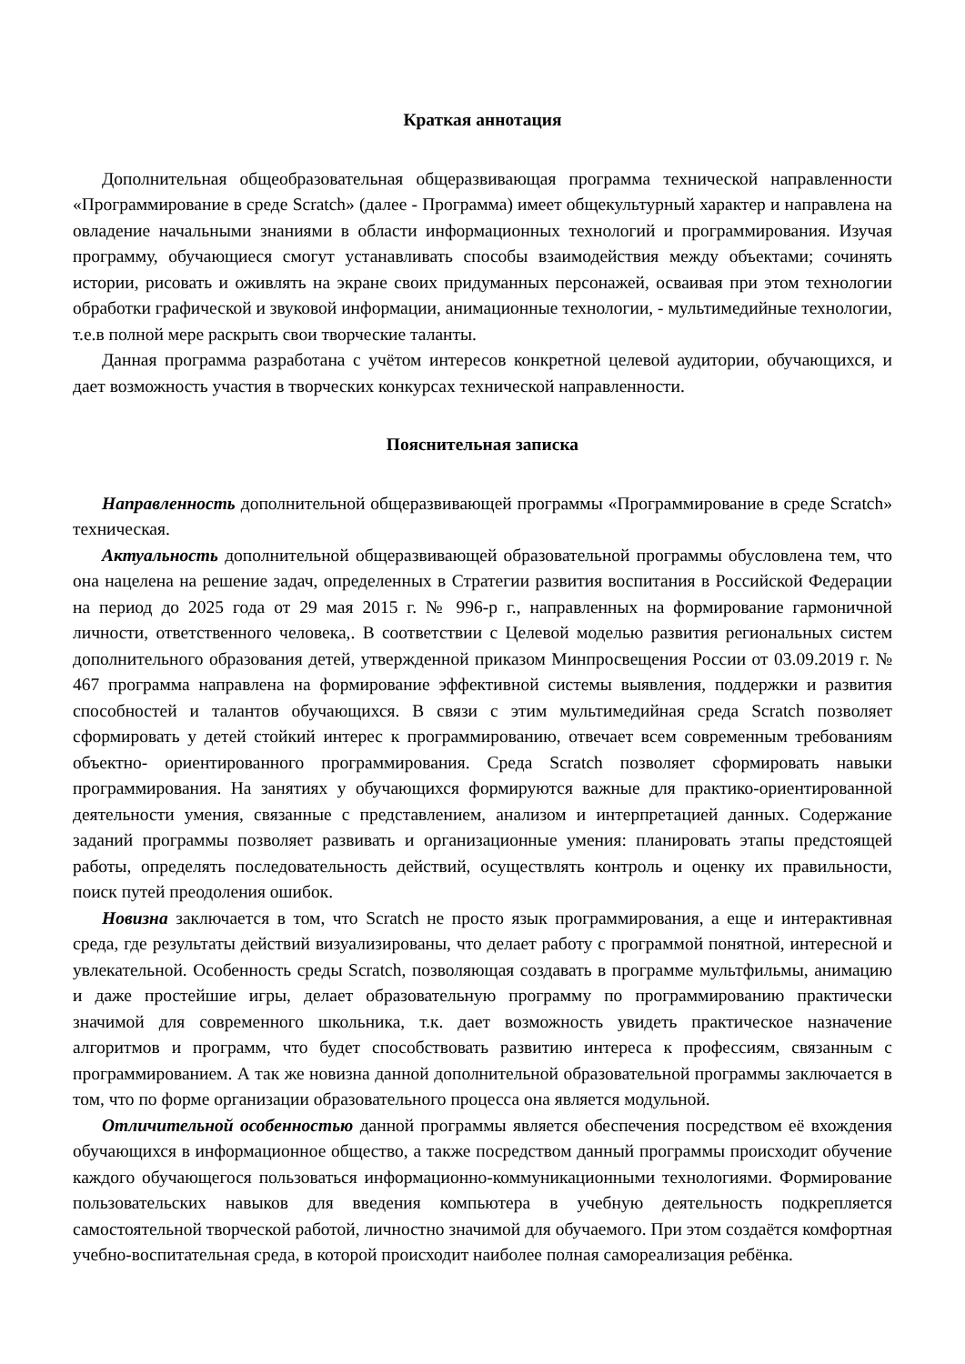Краткая аннотация
Дополнительная общеобразовательная общеразвивающая программа технической направленности «Программирование в среде Scratch» (далее - Программа) имеет общекультурный характер и направлена на овладение начальными знаниями в области информационных технологий и программирования. Изучая программу, обучающиеся смогут устанавливать способы взаимодействия между объектами; сочинять истории, рисовать и оживлять на экране своих придуманных персонажей, осваивая при этом технологии обработки графической и звуковой информации, анимационные технологии, - мультимедийные технологии, т.е.в полной мере раскрыть свои творческие таланты.
Данная программа разработана с учётом интересов конкретной целевой аудитории, обучающихся, и дает возможность участия в творческих конкурсах технической направленности.
Пояснительная записка
Направленность дополнительной общеразвивающей программы «Программирование в среде Scratch» техническая.
Актуальность дополнительной общеразвивающей образовательной программы обусловлена тем, что она нацелена на решение задач, определенных в Стратегии развития воспитания в Российской Федерации на период до 2025 года от 29 мая 2015 г. № 996-р г., направленных на формирование гармоничной личности, ответственного человека,. В соответствии с Целевой моделью развития региональных систем дополнительного образования детей, утвержденной приказом Минпросвещения России от 03.09.2019 г. № 467 программа направлена на формирование эффективной системы выявления, поддержки и развития способностей и талантов обучающихся. В связи с этим мультимедийная среда Scratch позволяет сформировать у детей стойкий интерес к программированию, отвечает всем современным требованиям объектно- ориентированного программирования. Среда Scratch позволяет сформировать навыки программирования. На занятиях у обучающихся формируются важные для практико-ориентированной деятельности умения, связанные с представлением, анализом и интерпретацией данных. Содержание заданий программы позволяет развивать и организационные умения: планировать этапы предстоящей работы, определять последовательность действий, осуществлять контроль и оценку их правильности, поиск путей преодоления ошибок.
Новизна заключается в том, что Scratch не просто язык программирования, а еще и интерактивная среда, где результаты действий визуализированы, что делает работу с программой понятной, интересной и увлекательной. Особенность среды Scratch, позволяющая создавать в программе мультфильмы, анимацию и даже простейшие игры, делает образовательную программу по программированию практически значимой для современного школьника, т.к. дает возможность увидеть практическое назначение алгоритмов и программ, что будет способствовать развитию интереса к профессиям, связанным с программированием. А так же новизна данной дополнительной образовательной программы заключается в том, что по форме организации образовательного процесса она является модульной.
Отличительной особенностью данной программы является обеспечения посредством её вхождения обучающихся в информационное общество, а также посредством данный программы происходит обучение каждого обучающегося пользоваться информационно-коммуникационными технологиями. Формирование пользовательских навыков для введения компьютера в учебную деятельность подкрепляется самостоятельной творческой работой, личностно значимой для обучаемого. При этом создаётся комфортная учебно-воспитательная среда, в которой происходит наиболее полная самореализация ребёнка.